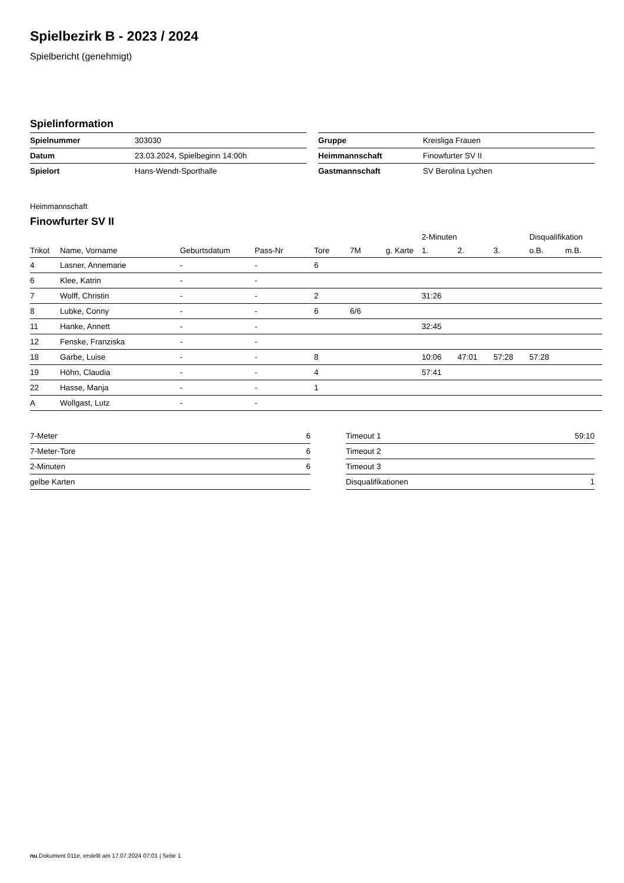Spielbezirk B - 2023 / 2024
Spielbericht (genehmigt)
Spielinformation
| Spielnummer | 303030 |
| Datum | 23.03.2024, Spielbeginn 14:00h |
| Spielort | Hans-Wendt-Sporthalle |
| Gruppe | Kreisliga Frauen |
| Heimmannschaft | Finowfurter SV II |
| Gastmannschaft | SV Berolina Lychen |
Heimmannschaft
Finowfurter SV II
| | | | | | | | 2-Minuten | | | Disqualifikation | |
| --- | --- | --- | --- | --- | --- | --- | --- | --- | --- | --- | --- |
| Trikot | Name, Vorname | Geburtsdatum | Pass-Nr | Tore | 7M | g. Karte | 1. | 2. | 3. | o.B. | m.B. |
| 4 | Lasner, Annemarie | - | - | 6 | | | | | | | |
| 6 | Klee, Katrin | - | - | | | | | | | | |
| 7 | Wolff, Christin | - | - | 2 | | | 31:26 | | | | |
| 8 | Lubke, Conny | - | - | 6 | 6/6 | | | | | | |
| 11 | Hanke, Annett | - | - | | | | 32:45 | | | | |
| 12 | Fenske, Franziska | - | - | | | | | | | | |
| 18 | Garbe, Luise | - | - | 8 | | | 10:06 | 47:01 | 57:28 | 57:28 | |
| 19 | Höhn, Claudia | - | - | 4 | | | 57:41 | | | | |
| 22 | Hasse, Manja | - | - | 1 | | | | | | | |
| A | Wollgast, Lutz | - | - | | | | | | | | |
| 7-Meter | 6 |
| 7-Meter-Tore | 6 |
| 2-Minuten | 6 |
| gelbe Karten | |
| Timeout 1 | 59:10 |
| Timeout 2 | |
| Timeout 3 | |
| Disqualifikationen | 1 |
nu.Dokument 011e, erstellt am 17.07.2024 07:01 | Seite 1